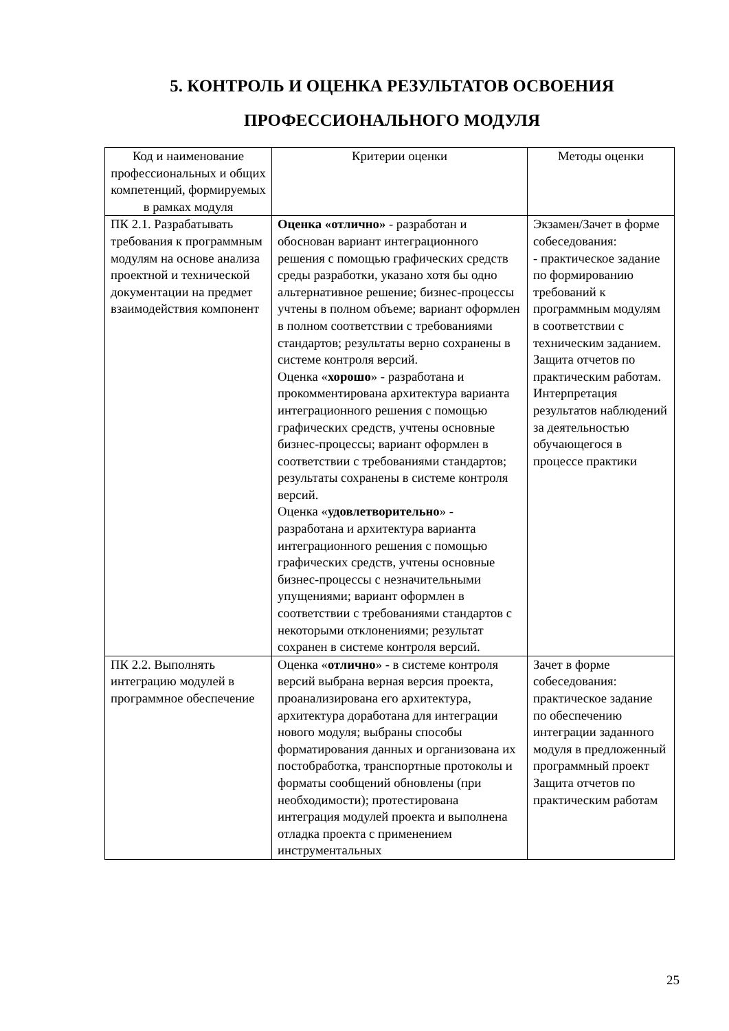5. КОНТРОЛЬ И ОЦЕНКА РЕЗУЛЬТАТОВ ОСВОЕНИЯ
ПРОФЕССИОНАЛЬНОГО МОДУЛЯ
| Код и наименование профессиональных и общих компетенций, формируемых в рамках модуля | Критерии оценки | Методы оценки |
| --- | --- | --- |
| ПК 2.1. Разрабатывать требования к программным модулям на основе анализа проектной и технической документации на предмет взаимодействия компонент | Оценка «отлично» - разработан и обоснован вариант интеграционного решения с помощью графических средств среды разработки, указано хотя бы одно альтернативное решение; бизнес-процессы учтены в полном объеме; вариант оформлен в полном соответствии с требованиями стандартов; результаты верно сохранены в системе контроля версий. Оценка « хорошо » - разработана и прокомментирована архитектура варианта интеграционного решения с помощью графических средств, учтены основные бизнес-процессы; вариант оформлен в соответствии с требованиями стандартов; результаты сохранены в системе контроля версий. Оценка « удовлетворительно » - разработана и архитектура варианта интеграционного решения с помощью графических средств, учтены основные бизнес-процессы с незначительными упущениями; вариант оформлен в соответствии с требованиями стандартов с некоторыми отклонениями; результат сохранен в системе контроля версий. | Экзамен/Зачет в форме собеседования: - практическое задание по формированию требований к программным модулям в соответствии с техническим заданием. Защита отчетов по практическим работам. Интерпретация результатов наблюдений за деятельностью обучающегося в процессе практики |
| ПК 2.2. Выполнять интеграцию модулей в программное обеспечение | Оценка « отлично » - в системе контроля версий выбрана верная версия проекта, проанализирована его архитектура, архитектура доработана для интеграции нового модуля; выбраны способы форматирования данных и организована их постобработка, транспортные протоколы и форматы сообщений обновлены (при необходимости); протестирована интеграция модулей проекта и выполнена отладка проекта с применением инструментальных | Зачет в форме собеседования: практическое задание по обеспечению интеграции заданного модуля в предложенный программный проект Защита отчетов по практическим работам |
25